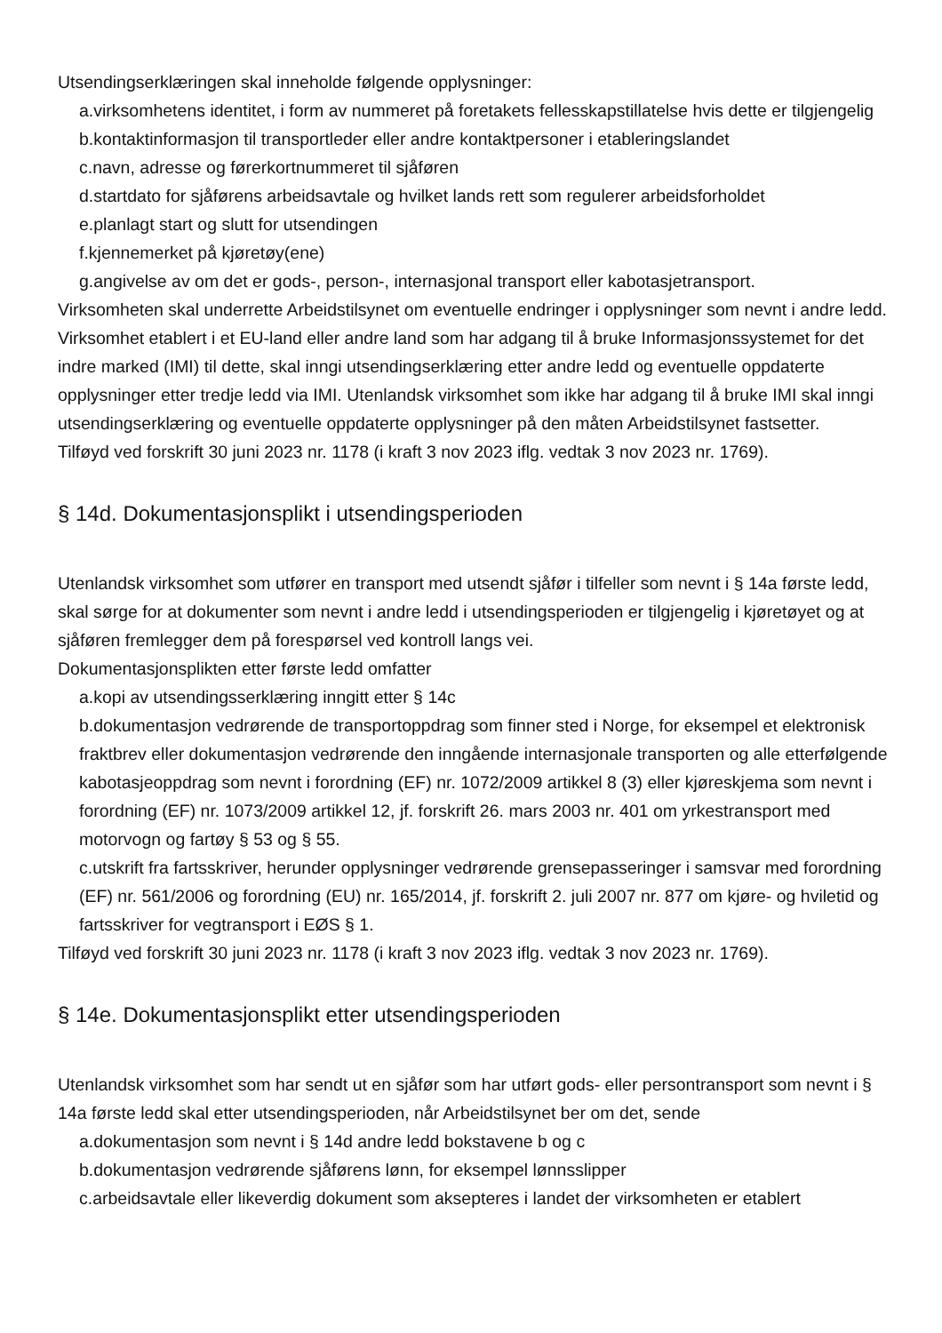Utsendingserklæringen skal inneholde følgende opplysninger:
a.virksomhetens identitet, i form av nummeret på foretakets fellesskapstillatelse hvis dette er tilgjengelig
b.kontaktinformasjon til transportleder eller andre kontaktpersoner i etableringslandet
c.navn, adresse og førerkortnummeret til sjåføren
d.startdato for sjåførens arbeidsavtale og hvilket lands rett som regulerer arbeidsforholdet
e.planlagt start og slutt for utsendingen
f.kjennemerket på kjøretøy(ene)
g.angivelse av om det er gods-, person-, internasjonal transport eller kabotasjetransport.
Virksomheten skal underrette Arbeidstilsynet om eventuelle endringer i opplysninger som nevnt i andre ledd.
Virksomhet etablert i et EU-land eller andre land som har adgang til å bruke Informasjonssystemet for det indre marked (IMI) til dette, skal inngi utsendingserklæring etter andre ledd og eventuelle oppdaterte opplysninger etter tredje ledd via IMI. Utenlandsk virksomhet som ikke har adgang til å bruke IMI skal inngi utsendingserklæring og eventuelle oppdaterte opplysninger på den måten Arbeidstilsynet fastsetter.
Tilføyd ved forskrift 30 juni 2023 nr. 1178 (i kraft 3 nov 2023 iflg. vedtak 3 nov 2023 nr. 1769).
§ 14d. Dokumentasjonsplikt i utsendingsperioden
Utenlandsk virksomhet som utfører en transport med utsendt sjåfør i tilfeller som nevnt i § 14a første ledd, skal sørge for at dokumenter som nevnt i andre ledd i utsendingsperioden er tilgjengelig i kjøretøyet og at sjåføren fremlegger dem på forespørsel ved kontroll langs vei.
Dokumentasjonsplikten etter første ledd omfatter
a.kopi av utsendingsserklæring inngitt etter § 14c
b.dokumentasjon vedrørende de transportoppdrag som finner sted i Norge, for eksempel et elektronisk fraktbrev eller dokumentasjon vedrørende den inngående internasjonale transporten og alle etterfølgende kabotasjeoppdrag som nevnt i forordning (EF) nr. 1072/2009 artikkel 8 (3) eller kjøreskjema som nevnt i forordning (EF) nr. 1073/2009 artikkel 12, jf. forskrift 26. mars 2003 nr. 401 om yrkestransport med motorvogn og fartøy § 53 og § 55.
c.utskrift fra fartsskriver, herunder opplysninger vedrørende grensepasseringer i samsvar med forordning (EF) nr. 561/2006 og forordning (EU) nr. 165/2014, jf. forskrift 2. juli 2007 nr. 877 om kjøre- og hviletid og fartsskriver for vegtransport i EØS § 1.
Tilføyd ved forskrift 30 juni 2023 nr. 1178 (i kraft 3 nov 2023 iflg. vedtak 3 nov 2023 nr. 1769).
§ 14e. Dokumentasjonsplikt etter utsendingsperioden
Utenlandsk virksomhet som har sendt ut en sjåfør som har utført gods- eller persontransport som nevnt i § 14a første ledd skal etter utsendingsperioden, når Arbeidstilsynet ber om det, sende
a.dokumentasjon som nevnt i § 14d andre ledd bokstavene b og c
b.dokumentasjon vedrørende sjåførens lønn, for eksempel lønnsslipper
c.arbeidsavtale eller likeverdig dokument som aksepteres i landet der virksomheten er etablert